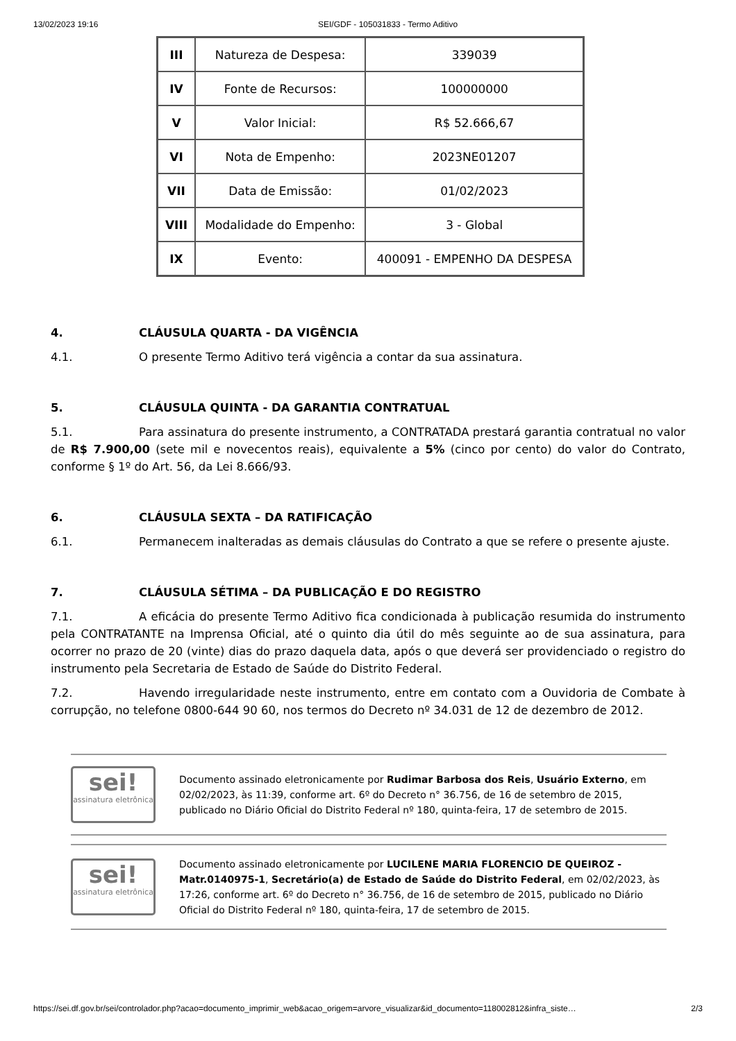13/02/2023 19:16 SEI/GDF - 105031833 - Termo Aditivo
| III | Natureza de Despesa: | 339039 |
| IV | Fonte de Recursos: | 100000000 |
| V | Valor Inicial: | R$ 52.666,67 |
| VI | Nota de Empenho: | 2023NE01207 |
| VII | Data de Emissão: | 01/02/2023 |
| VIII | Modalidade do Empenho: | 3 - Global |
| IX | Evento: | 400091 - EMPENHO DA DESPESA |
4. CLÁUSULA QUARTA - DA VIGÊNCIA
4.1. O presente Termo Aditivo terá vigência a contar da sua assinatura.
5. CLÁUSULA QUINTA - DA GARANTIA CONTRATUAL
5.1. Para assinatura do presente instrumento, a CONTRATADA prestará garantia contratual no valor de R$ 7.900,00 (sete mil e novecentos reais), equivalente a 5% (cinco por cento) do valor do Contrato, conforme § 1º do Art. 56, da Lei 8.666/93.
6. CLÁUSULA SEXTA – DA RATIFICAÇÃO
6.1. Permanecem inalteradas as demais cláusulas do Contrato a que se refere o presente ajuste.
7. CLÁUSULA SÉTIMA – DA PUBLICAÇÃO E DO REGISTRO
7.1. A eficácia do presente Termo Aditivo fica condicionada à publicação resumida do instrumento pela CONTRATANTE na Imprensa Oficial, até o quinto dia útil do mês seguinte ao de sua assinatura, para ocorrer no prazo de 20 (vinte) dias do prazo daquela data, após o que deverá ser providenciado o registro do instrumento pela Secretaria de Estado de Saúde do Distrito Federal.
7.2. Havendo irregularidade neste instrumento, entre em contato com a Ouvidoria de Combate à corrupção, no telefone 0800-644 90 60, nos termos do Decreto nº 34.031 de 12 de dezembro de 2012.
sei!
assinatura eletrônica
Documento assinado eletronicamente por Rudimar Barbosa dos Reis, Usuário Externo, em 02/02/2023, às 11:39, conforme art. 6º do Decreto n° 36.756, de 16 de setembro de 2015, publicado no Diário Oficial do Distrito Federal nº 180, quinta-feira, 17 de setembro de 2015.
sei!
assinatura eletrônica
Documento assinado eletronicamente por LUCILENE MARIA FLORENCIO DE QUEIROZ - Matr.0140975-1, Secretário(a) de Estado de Saúde do Distrito Federal, em 02/02/2023, às 17:26, conforme art. 6º do Decreto n° 36.756, de 16 de setembro de 2015, publicado no Diário Oficial do Distrito Federal nº 180, quinta-feira, 17 de setembro de 2015.
https://sei.df.gov.br/sei/controlador.php?acao=documento_imprimir_web&acao_origem=arvore_visualizar&id_documento=118002812&infra_siste… 2/3